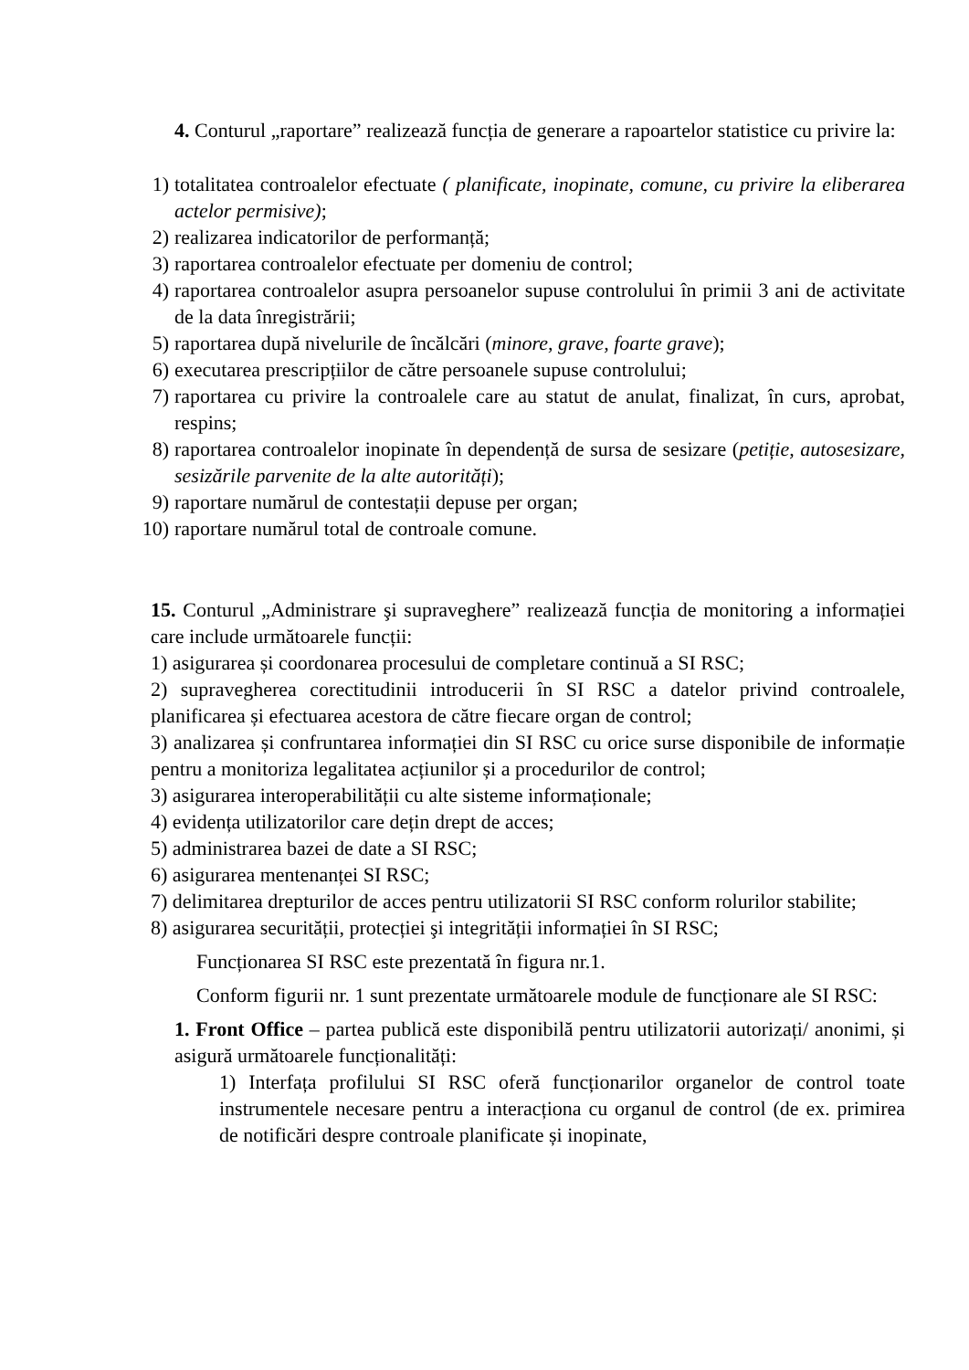4. Conturul „raportare” realizează funcția de generare a rapoartelor statistice cu privire la:
1) totalitatea controalelor efectuate ( planificate, inopinate, comune, cu privire la eliberarea actelor permisive);
2) realizarea indicatorilor de performanță;
3) raportarea controalelor efectuate per domeniu de control;
4) raportarea controalelor asupra persoanelor supuse controlului în primii 3 ani de activitate de la data înregistrării;
5) raportarea după nivelurile de încălcări (minore, grave, foarte grave);
6) executarea prescripțiilor de către persoanele supuse controlului;
7) raportarea cu privire la controalele care au statut de anulat, finalizat, în curs, aprobat, respins;
8) raportarea controalelor inopinate în dependență de sursa de sesizare (petiție, autosesizare, sesizările parvenite de la alte autorități);
9) raportare numărul de contestații depuse per organ;
10) raportare numărul total de controale comune.
15. Conturul „Administrare şi supraveghere” realizează funcția de monitoring a informației care include următoarele funcții:
1) asigurarea și coordonarea procesului de completare continuă a SI RSC;
2) supravegherea corectitudinii introducerii în SI RSC a datelor privind controalele, planificarea și efectuarea acestora de către fiecare organ de control;
3) analizarea și confruntarea informației din SI RSC cu orice surse disponibile de informație pentru a monitoriza legalitatea acțiunilor și a procedurilor de control;
3) asigurarea interoperabilității cu alte sisteme informaționale;
4) evidența utilizatorilor care dețin drept de acces;
5) administrarea bazei de date a SI RSC;
6) asigurarea mentenanței SI RSC;
7) delimitarea drepturilor de acces pentru utilizatorii SI RSC conform rolurilor stabilite;
8) asigurarea securității, protecției şi integrității informației în SI RSC;
Funcționarea SI RSC este prezentată în figura nr.1.
Conform figurii nr. 1 sunt prezentate următoarele module de funcționare ale SI RSC:
1. Front Office – partea publică este disponibilă pentru utilizatorii autorizați/ anonimi, și asigură următoarele funcționalități:
1) Interfața profilului SI RSC oferă funcționarilor organelor de control toate instrumentele necesare pentru a interacționa cu organul de control (de ex. primirea de notificări despre controale planificate și inopinate,